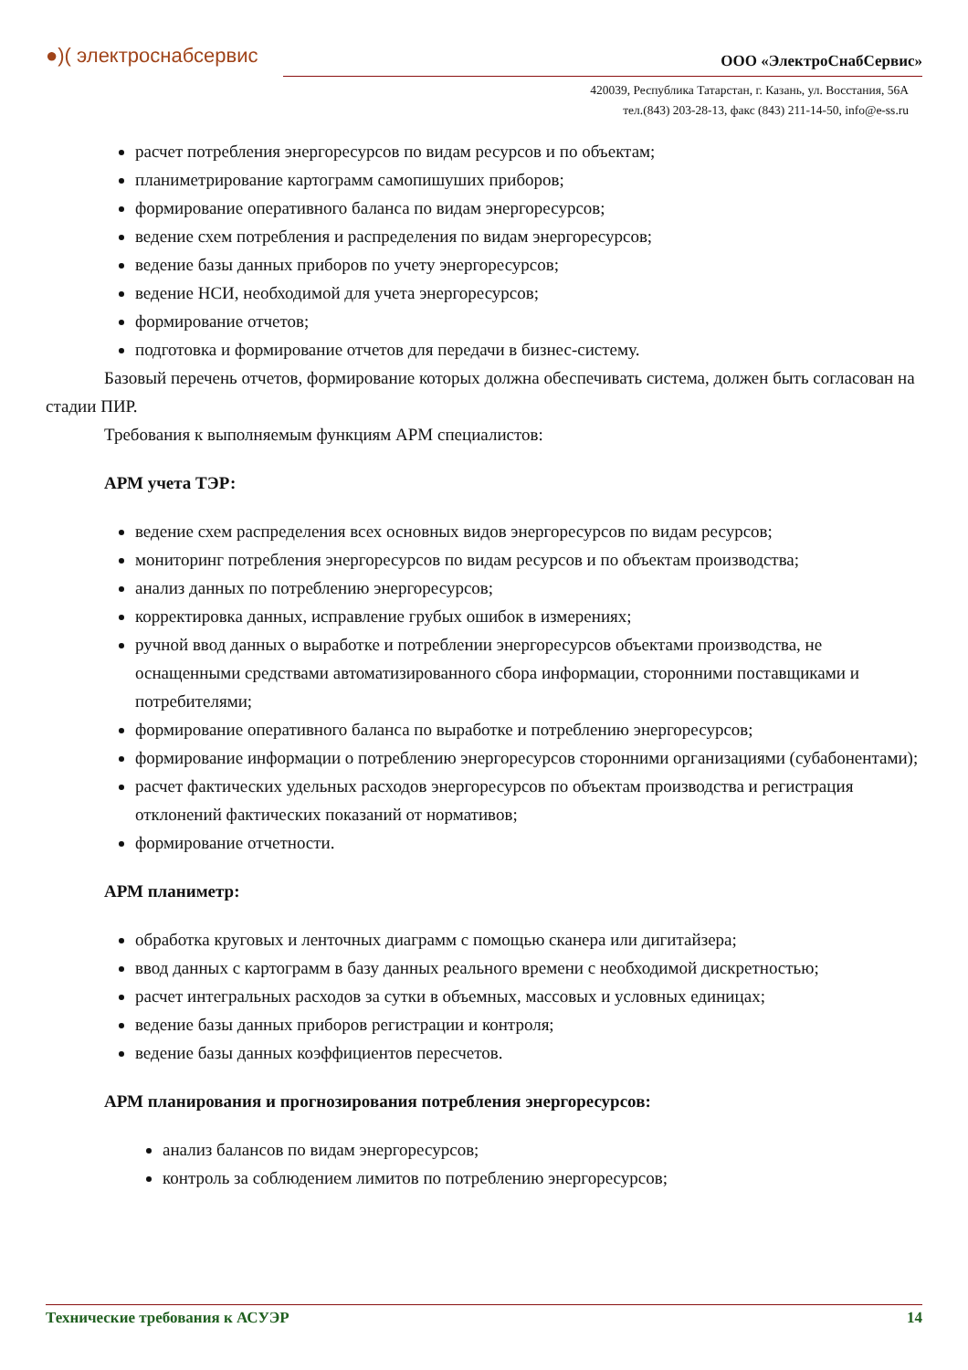●)( электроснабсервис ООО «ЭлектроСнабСервис»
420039, Республика Татарстан, г. Казань, ул. Восстания, 56А
тел.(843) 203-28-13, факс (843) 211-14-50, info@e-ss.ru
расчет потребления энергоресурсов по видам ресурсов и по объектам;
планиметрирование картограмм самопишуших приборов;
формирование оперативного баланса по видам энергоресурсов;
ведение схем потребления и распределения по видам энергоресурсов;
ведение базы данных приборов по учету энергоресурсов;
ведение НСИ, необходимой для учета энергоресурсов;
формирование отчетов;
подготовка и формирование отчетов для передачи в бизнес-систему.
Базовый перечень отчетов, формирование которых должна обеспечивать система, должен быть согласован на стадии ПИР.
Требования к выполняемым функциям АРМ специалистов:
АРМ учета ТЭР:
ведение схем распределения всех основных видов энергоресурсов по видам ресурсов;
мониторинг потребления энергоресурсов по видам ресурсов и по объектам производства;
анализ данных по потреблению энергоресурсов;
корректировка данных, исправление грубых ошибок в измерениях;
ручной ввод данных о выработке и потреблении энергоресурсов объектами производства, не оснащенными средствами автоматизированного сбора информации, сторонними поставщиками и потребителями;
формирование оперативного баланса по выработке и потреблению энергоресурсов;
формирование информации о потреблению энергоресурсов сторонними организациями (субабонентами);
расчет фактических удельных расходов энергоресурсов по объектам производства и регистрация отклонений фактических показаний от нормативов;
формирование отчетности.
АРМ планиметр:
обработка круговых и ленточных диаграмм с помощью сканера или дигитайзера;
ввод данных с картограмм в базу данных реального времени с необходимой дискретностью;
расчет интегральных расходов за сутки в объемных, массовых и условных единицах;
ведение базы данных приборов регистрации и контроля;
ведение базы данных коэффициентов пересчетов.
АРМ планирования и прогнозирования потребления энергоресурсов:
анализ балансов по видам энергоресурсов;
контроль за соблюдением лимитов по потреблению энергоресурсов;
Технические требования к АСУЭР 14